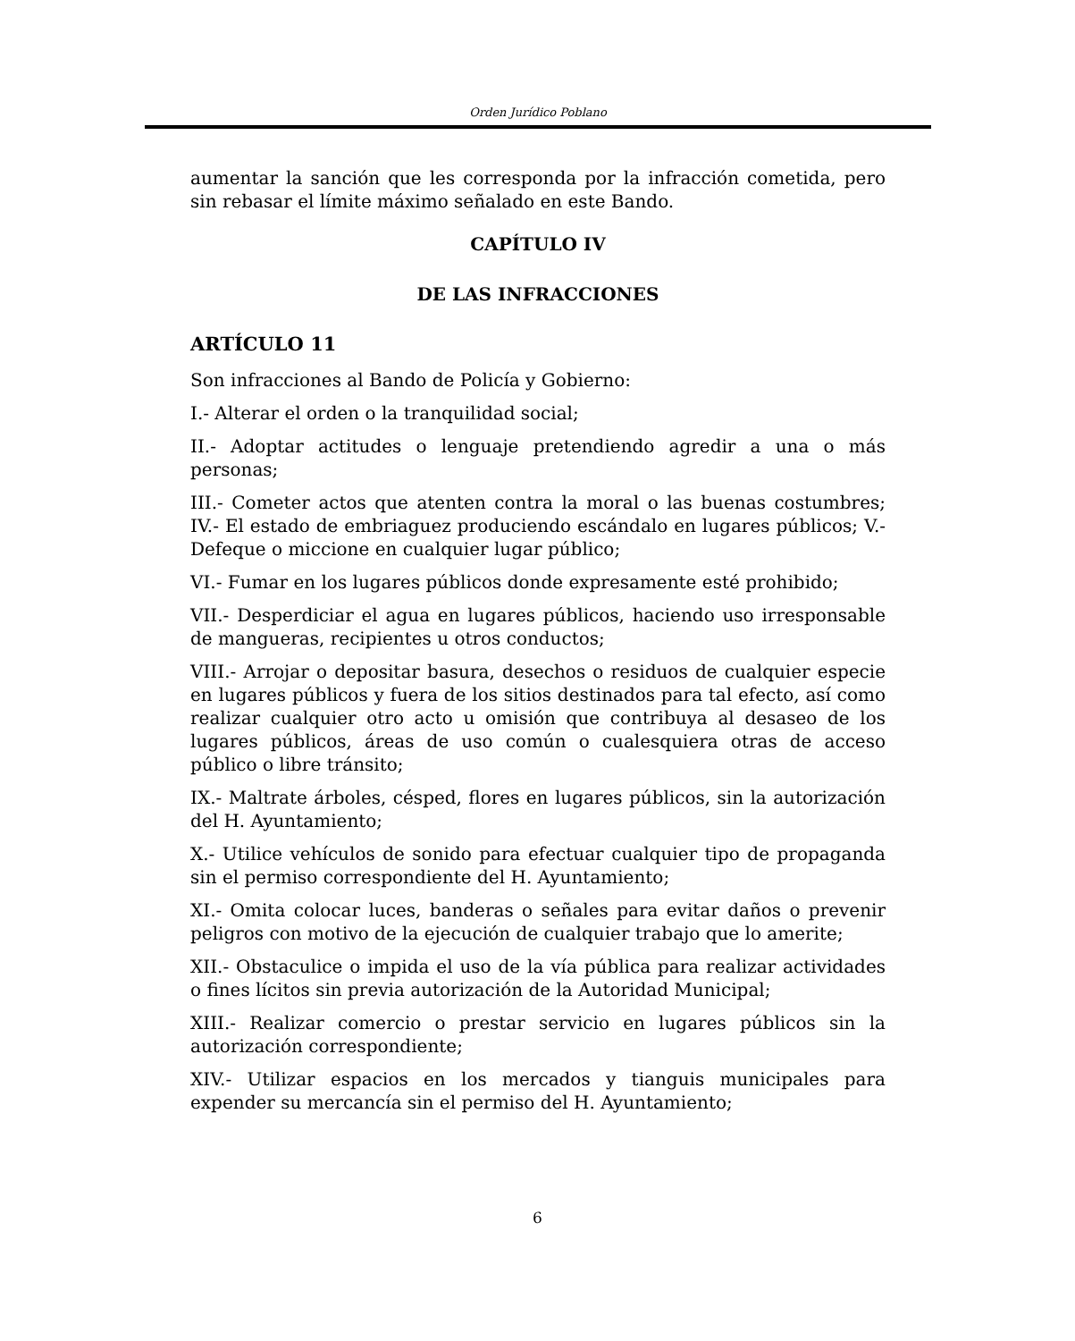Orden Jurídico Poblano
aumentar la sanción que les corresponda por la infracción cometida, pero sin rebasar el límite máximo señalado en este Bando.
CAPÍTULO IV
DE LAS INFRACCIONES
ARTÍCULO 11
Son infracciones al Bando de Policía y Gobierno:
I.- Alterar el orden o la tranquilidad social;
II.- Adoptar actitudes o lenguaje pretendiendo agredir a una o más personas;
III.- Cometer actos que atenten contra la moral o las buenas costumbres; IV.- El estado de embriaguez produciendo escándalo en lugares públicos; V.- Defeque o miccione en cualquier lugar público;
VI.- Fumar en los lugares públicos donde expresamente esté prohibido;
VII.- Desperdiciar el agua en lugares públicos, haciendo uso irresponsable de mangueras, recipientes u otros conductos;
VIII.- Arrojar o depositar basura, desechos o residuos de cualquier especie en lugares públicos y fuera de los sitios destinados para tal efecto, así como realizar cualquier otro acto u omisión que contribuya al desaseo de los lugares públicos, áreas de uso común o cualesquiera otras de acceso público o libre tránsito;
IX.- Maltrate árboles, césped, flores en lugares públicos, sin la autorización del H. Ayuntamiento;
X.- Utilice vehículos de sonido para efectuar cualquier tipo de propaganda sin el permiso correspondiente del H. Ayuntamiento;
XI.- Omita colocar luces, banderas o señales para evitar daños o prevenir peligros con motivo de la ejecución de cualquier trabajo que lo amerite;
XII.- Obstaculice o impida el uso de la vía pública para realizar actividades o fines lícitos sin previa autorización de la Autoridad Municipal;
XIII.- Realizar comercio o prestar servicio en lugares públicos sin la autorización correspondiente;
XIV.- Utilizar espacios en los mercados y tianguis municipales para expender su mercancía sin el permiso del H. Ayuntamiento;
6